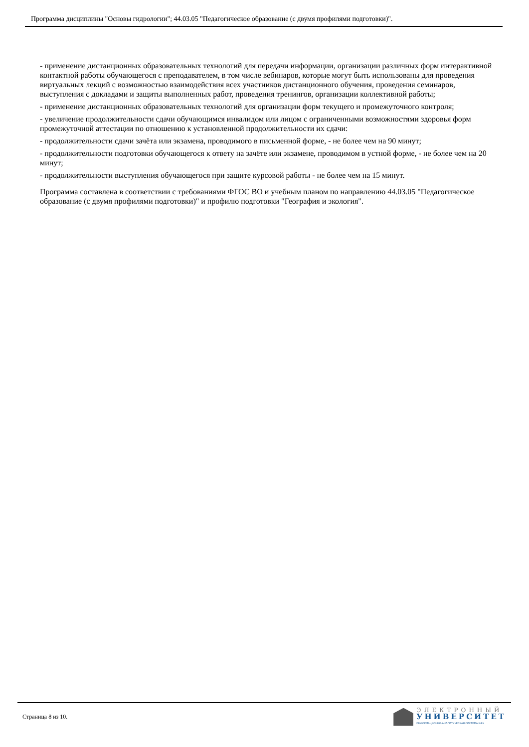Программа дисциплины "Основы гидрологии"; 44.03.05 "Педагогическое образование (с двумя профилями подготовки)".
- применение дистанционных образовательных технологий для передачи информации, организации различных форм интерактивной контактной работы обучающегося с преподавателем, в том числе вебинаров, которые могут быть использованы для проведения виртуальных лекций с возможностью взаимодействия всех участников дистанционного обучения, проведения семинаров, выступления с докладами и защиты выполненных работ, проведения тренингов, организации коллективной работы;
- применение дистанционных образовательных технологий для организации форм текущего и промежуточного контроля;
- увеличение продолжительности сдачи обучающимся инвалидом или лицом с ограниченными возможностями здоровья форм промежуточной аттестации по отношению к установленной продолжительности их сдачи:
- продолжительности сдачи зачёта или экзамена, проводимого в письменной форме, - не более чем на 90 минут;
- продолжительности подготовки обучающегося к ответу на зачёте или экзамене, проводимом в устной форме, - не более чем на 20 минут;
- продолжительности выступления обучающегося при защите курсовой работы - не более чем на 15 минут.
Программа составлена в соответствии с требованиями ФГОС ВО и учебным планом по направлению 44.03.05 "Педагогическое образование (с двумя профилями подготовки)" и профилю подготовки "География и экология".
Страница 8 из 10.
ЭЛЕКТРОННЫЙ
УНИВЕРСИТЕТ
ИНФОРМАЦИОННО-АНАЛИТИЧЕСКАЯ СИСТЕМА КФУ